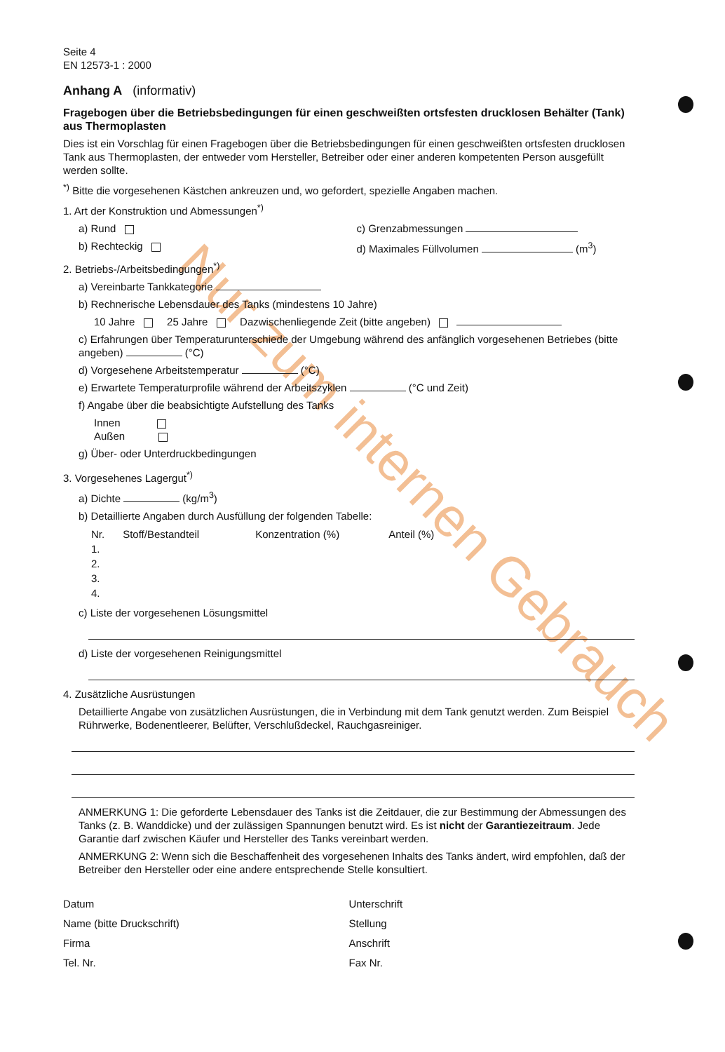Nur zum internen Gebrauch
Seite 4
EN 12573-1 : 2000
Anhang A (informativ)
Fragebogen über die Betriebsbedingungen für einen geschweißten ortsfesten drucklosen Behälter (Tank) aus Thermoplasten
Dies ist ein Vorschlag für einen Fragebogen über die Betriebsbedingungen für einen geschweißten ortsfesten drucklosen Tank aus Thermoplasten, der entweder vom Hersteller, Betreiber oder einer anderen kompetenten Person ausgefüllt werden sollte.
<sup>*)</sup> Bitte die vorgesehenen Kästchen ankreuzen und, wo gefordert, spezielle Angaben machen.
1. Art der Konstruktion und Abmessungen<sup>*)</sup>
a) Rund
b) Rechteckig
c) Grenzabmessungen
d) Maximales Füllvolumen (m<sup>3</sup>)
2. Betriebs-/Arbeitsbedingungen<sup>*)</sup>
a) Vereinbarte Tankkategorie
b) Rechnerische Lebensdauer des Tanks (mindestens 10 Jahre)
10 Jahre 25 Jahre Dazwischenliegende Zeit (bitte angeben)
c) Erfahrungen über Temperaturunterschiede der Umgebung während des anfänglich vorgesehenen Betriebes (bitte angeben) (°C)
d) Vorgesehene Arbeitstemperatur (°C)
e) Erwartete Temperaturprofile während der Arbeitszyklen (°C und Zeit)
f) Angabe über die beabsichtigte Aufstellung des Tanks
Innen
Außen
g) Über- oder Unterdruckbedingungen
3. Vorgesehenes Lagergut<sup>*)</sup>
a) Dichte (kg/m<sup>3</sup>)
b) Detaillierte Angaben durch Ausfüllung der folgenden Tabelle:
| Nr. | Stoff/Bestandteil | Konzentration (%) | Anteil (%) |
| --- | --- | --- | --- |
| 1. | | | |
| 2. | | | |
| 3. | | | |
| 4. | | | |
c) Liste der vorgesehenen Lösungsmittel
d) Liste der vorgesehenen Reinigungsmittel
4. Zusätzliche Ausrüstungen
Detaillierte Angabe von zusätzlichen Ausrüstungen, die in Verbindung mit dem Tank genutzt werden. Zum Beispiel Rührwerke, Bodenentleerer, Belüfter, Verschlußdeckel, Rauchgasreiniger.
ANMERKUNG 1: Die geforderte Lebensdauer des Tanks ist die Zeitdauer, die zur Bestimmung der Abmessungen des Tanks (z. B. Wanddicke) und der zulässigen Spannungen benutzt wird. Es ist nicht der Garantiezeitraum. Jede Garantie darf zwischen Käufer und Hersteller des Tanks vereinbart werden.
ANMERKUNG 2: Wenn sich die Beschaffenheit des vorgesehenen Inhalts des Tanks ändert, wird empfohlen, daß der Betreiber den Hersteller oder eine andere entsprechende Stelle konsultiert.
Datum
Name (bitte Druckschrift)
Firma
Tel. Nr.
Unterschrift
Stellung
Anschrift
Fax Nr.